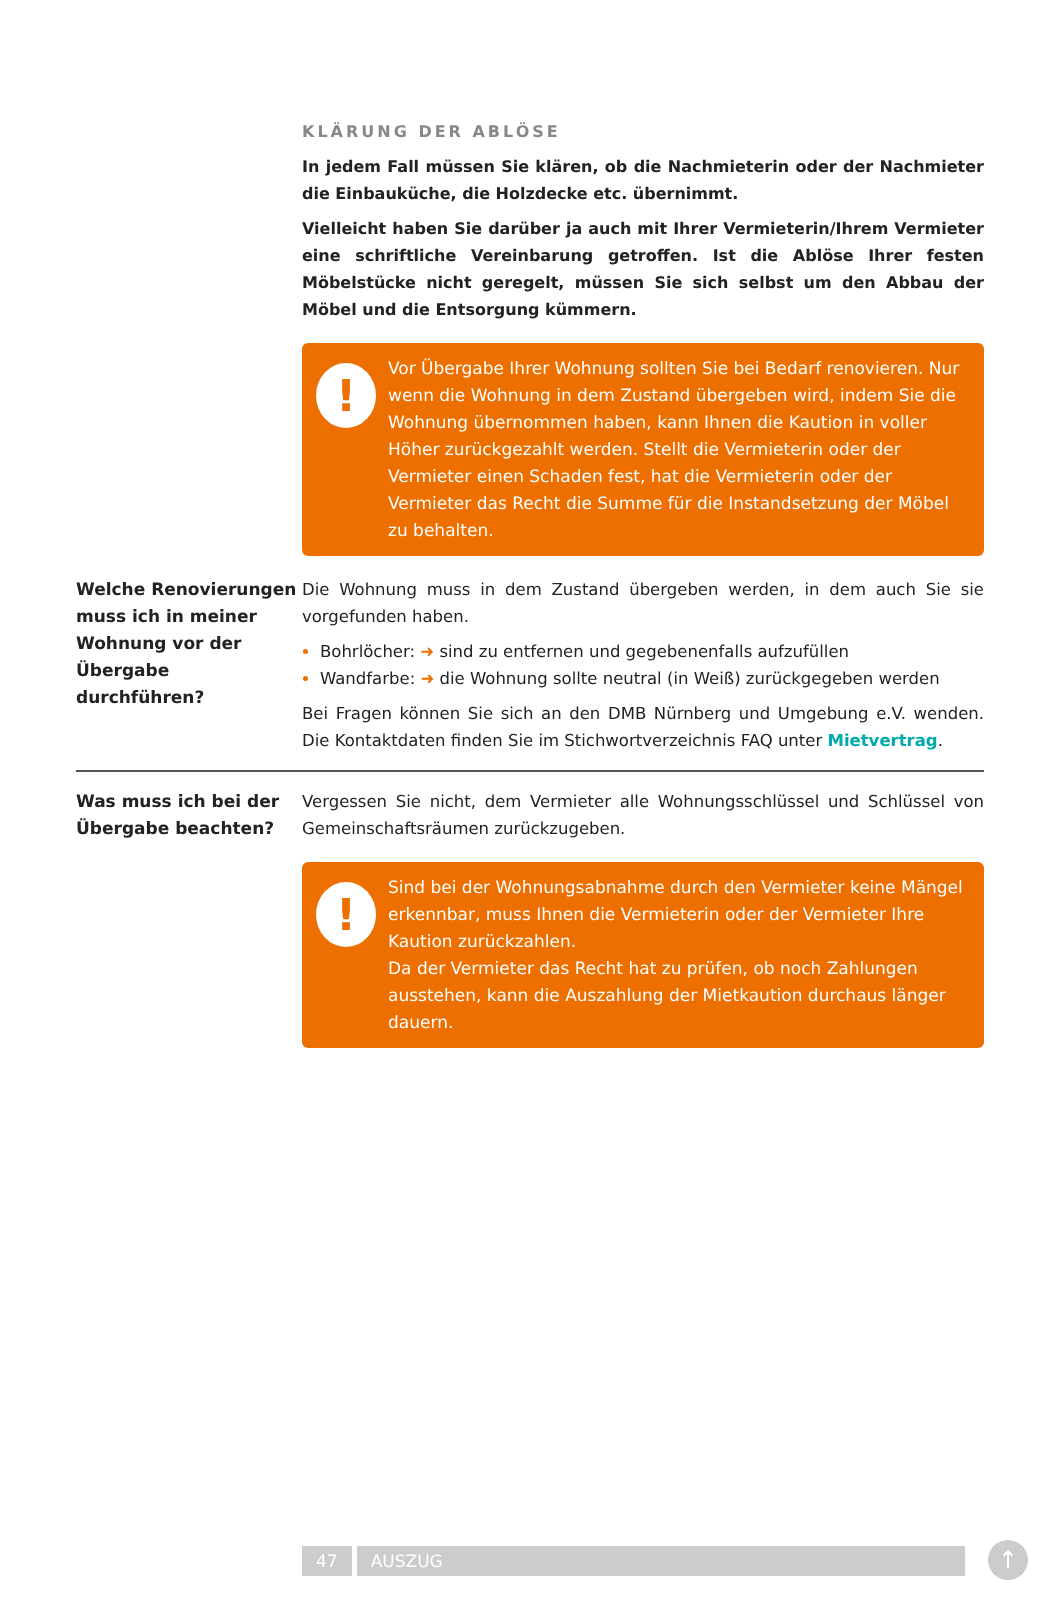KLÄRUNG DER ABLÖSE
In jedem Fall müssen Sie klären, ob die Nachmieterin oder der Nachmieter die Einbauküche, die Holzdecke etc. übernimmt.
Vielleicht haben Sie darüber ja auch mit Ihrer Vermieterin/Ihrem Vermieter eine schriftliche Vereinbarung getroffen. Ist die Ablöse Ihrer festen Möbelstücke nicht geregelt, müssen Sie sich selbst um den Abbau der Möbel und die Entsorgung kümmern.
!
Vor Übergabe Ihrer Wohnung sollten Sie bei Bedarf renovieren. Nur wenn die Wohnung in dem Zustand übergeben wird, indem Sie die Wohnung übernommen haben, kann Ihnen die Kaution in voller Höher zurückgezahlt werden. Stellt die Vermieterin oder der Vermieter einen Schaden fest, hat die Vermieterin oder der Vermieter das Recht die Summe für die Instandsetzung der Möbel zu behalten.
Welche Renovierungen muss ich in meiner Wohnung vor der Übergabe durchführen?
Die Wohnung muss in dem Zustand übergeben werden, in dem auch Sie sie vorgefunden haben.
Bohrlöcher: ➜ sind zu entfernen und gegebenenfalls aufzufüllen
Wandfarbe: ➜ die Wohnung sollte neutral (in Weiß) zurückgegeben werden
Bei Fragen können Sie sich an den DMB Nürnberg und Umgebung e.V. wenden. Die Kontaktdaten finden Sie im Stichwortverzeichnis FAQ unter Mietvertrag.
Was muss ich bei der Übergabe beachten?
Vergessen Sie nicht, dem Vermieter alle Wohnungsschlüssel und Schlüssel von Gemeinschaftsräumen zurückzugeben.
!
Sind bei der Wohnungsabnahme durch den Vermieter keine Mängel erkennbar, muss Ihnen die Vermieterin oder der Vermieter Ihre Kaution zurückzahlen.
Da der Vermieter das Recht hat zu prüfen, ob noch Zahlungen ausstehen, kann die Auszahlung der Mietkaution durchaus länger dauern.
47 AUSZUG ↑